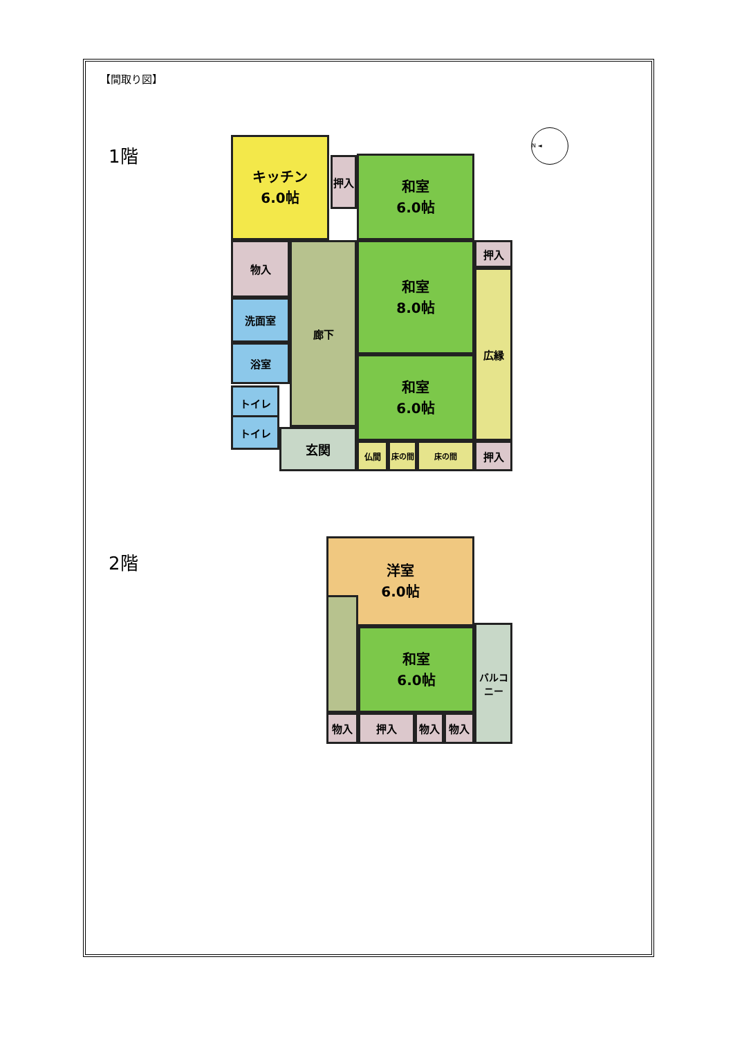【間取り図】
1階
2階
キッチン
6.0帖
押入
和室
6.0帖
物入 廊下
和室
8.0帖
押入
広縁
洗面室
浴室
トイレ
トイレ
和室
6.0帖
玄関
仏間 床の間 床の間 押入
N ◄
洋室
6.0帖
和室
6.0帖
バルコニー
物入 押入 物入 物入